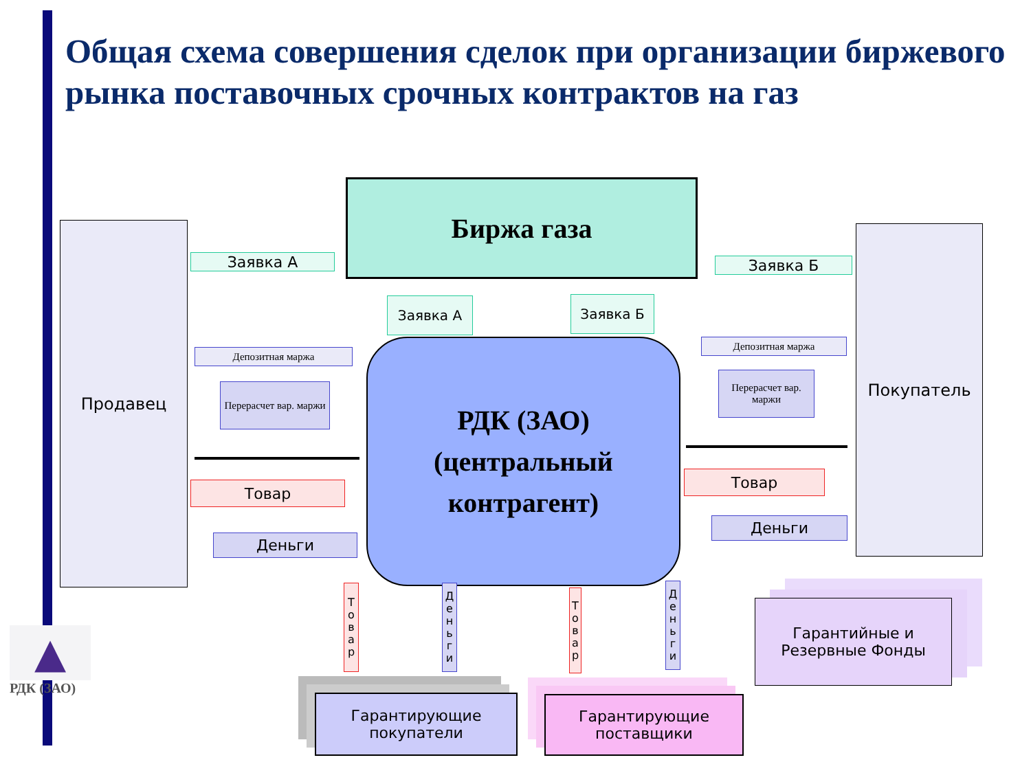Общая схема совершения сделок при организации биржевого рынка поставочных срочных контрактов на газ
Продавец
Биржа газа
Покупатель
Заявка А Заявка Б
Заявка А Заявка Б
РДК (ЗАО)
(центральный
контрагент)
Депозитная маржа
Депозитная маржа
Перерасчет вар. маржи
Перерасчет вар. маржи
Товар
Товар
Деньги
Деньги
Т о в а р
Д е н ь г и
Т о в а р
Д е н ь г и
Гарантирующие покупатели
Гарантирующие поставщики
Гарантийные и Резервные Фонды
▲
РДК (ЗАО)